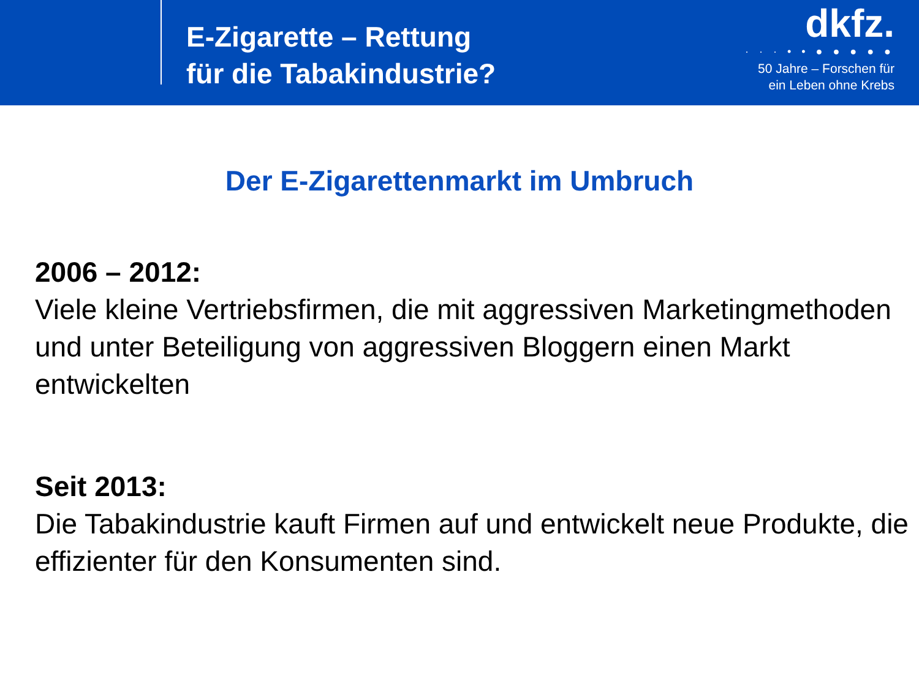E-Zigarette – Rettung
für die Tabakindustrie?
dkfz.
· · · • • ● ● ● ● ●
50 Jahre – Forschen für
ein Leben ohne Krebs
Der E-Zigarettenmarkt im Umbruch
2006 – 2012:
Viele kleine Vertriebsfirmen, die mit aggressiven Marketingmethoden und unter Beteiligung von aggressiven Bloggern einen Markt entwickelten
Seit 2013:
Die Tabakindustrie kauft Firmen auf und entwickelt neue Produkte, die effizienter für den Konsumenten sind.